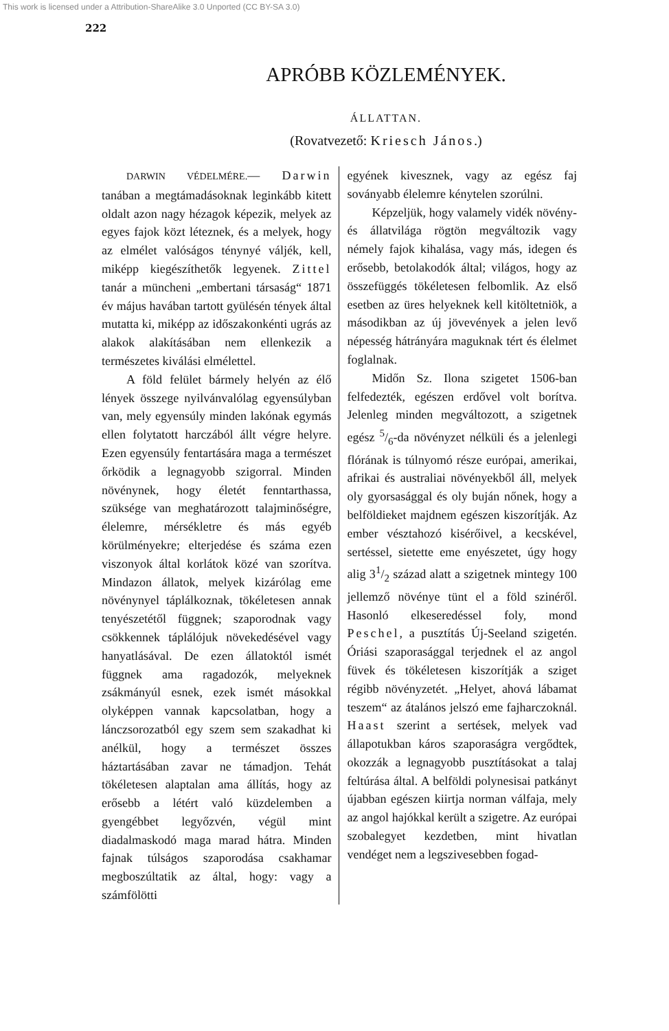This work is licensed under a Attribution-ShareAlike 3.0 Unported (CC BY-SA 3.0)
222
APRÓBB KÖZLEMÉNYEK.
ÁLLATTAN.
(Rovatvezető: Kriesch János.)
DARWIN VÉDELMÉRE.— Darwin tanában a megtámadásoknak leginkább kitett oldalt azon nagy hézagok képezik, melyek az egyes fajok közt léteznek, és a melyek, hogy az elmélet valóságos ténynyé váljék, kell, miképp kiegészíthetők legyenek. Zittel tanár a müncheni „embertani társaság“ 1871 év május havában tartott gyülésén tények által mutatta ki, miképp az időszakonkénti ugrás az alakok alakításában nem ellenkezik a természetes kiválási elmélettel.
A föld felület bármely helyén az élő lények összege nyilvánvalólag egyensúlyban van, mely egyensúly minden lakónak egymás ellen folytatott harczából állt végre helyre. Ezen egyensúly fentartására maga a természet őrködik a legnagyobb szigorral. Minden növénynek, hogy életét fenntarthassa, szüksége van meghatározott talajminőségre, élelemre, mérsékletre és más egyéb körülményekre; elterjedése és száma ezen viszonyok által korlátok közé van szorítva. Mindazon állatok, melyek kizárólag eme növénynyel táplálkoznak, tökéletesen annak tenyészetétől függnek; szaporodnak vagy csökkennek táplálójuk növekedésével vagy hanyatlásával. De ezen állatoktól ismét függnek ama ragadozók, melyeknek zsákmányúl esnek, ezek ismét másokkal olyképpen vannak kapcsolatban, hogy a lánczsorozatból egy szem sem szakadhat ki anélkül, hogy a természet összes háztartásában zavar ne támadjon. Tehát tökéletesen alaptalan ama állítás, hogy az erősebb a létért való küzdelemben a gyengébbet legyőzvén, végül mint diadalmaskodó maga marad hátra. Minden fajnak túlságos szaporodása csakhamar megboszúltatik az által, hogy: vagy a számfölötti
egyének kivesznek, vagy az egész faj soványabb élelemre kénytelen szorúlni.
Képzeljük, hogy valamely vidék növény- és állatvilága rögtön megváltozik vagy némely fajok kihalása, vagy más, idegen és erősebb, betolakodók által; világos, hogy az összefüggés tökéletesen felbomlik. Az első esetben az üres helyeknek kell kitöltetniök, a másodikban az új jövevények a jelen levő népesség hátrányára maguknak tért és élelmet foglalnak.
Midőn Sz. Ilona szigetet 1506-ban felfedezték, egészen erdővel volt borítva. Jelenleg minden megváltozott, a szigetnek egész 5/6-da növényzet nélküli és a jelenlegi flórának is túlnyomó része európai, amerikai, afrikai és australiai növényekből áll, melyek oly gyorsasággal és oly buján nőnek, hogy a belföldieket majdnem egészen kiszorítják. Az ember vésztahozó kisérőivel, a kecskével, sertéssel, sietette eme enyészetet, úgy hogy alig 31/2 század alatt a szigetnek mintegy 100 jellemző növénye tünt el a föld szinéről. Hasonló elkeseredéssel foly, mond Peschel, a pusztítás Új-Seeland szigetén. Óriási szaporasággal terjednek el az angol füvek és tökéletesen kiszorítják a sziget régibb növényzetét. „Helyet, ahová lábamat teszem“ az átalános jelszó eme fajharczoknál. Haast szerint a sertések, melyek vad állapotukban káros szaporaságra vergődtek, okozzák a legnagyobb pusztításokat a talaj feltúrása által. A belföldi polynesisai patkányt újabban egészen kiirtja norman válfaja, mely az angol hajókkal került a szigetre. Az európai szobalegyet kezdetben, mint hivatlan vendéget nem a legszivesebben fogad-